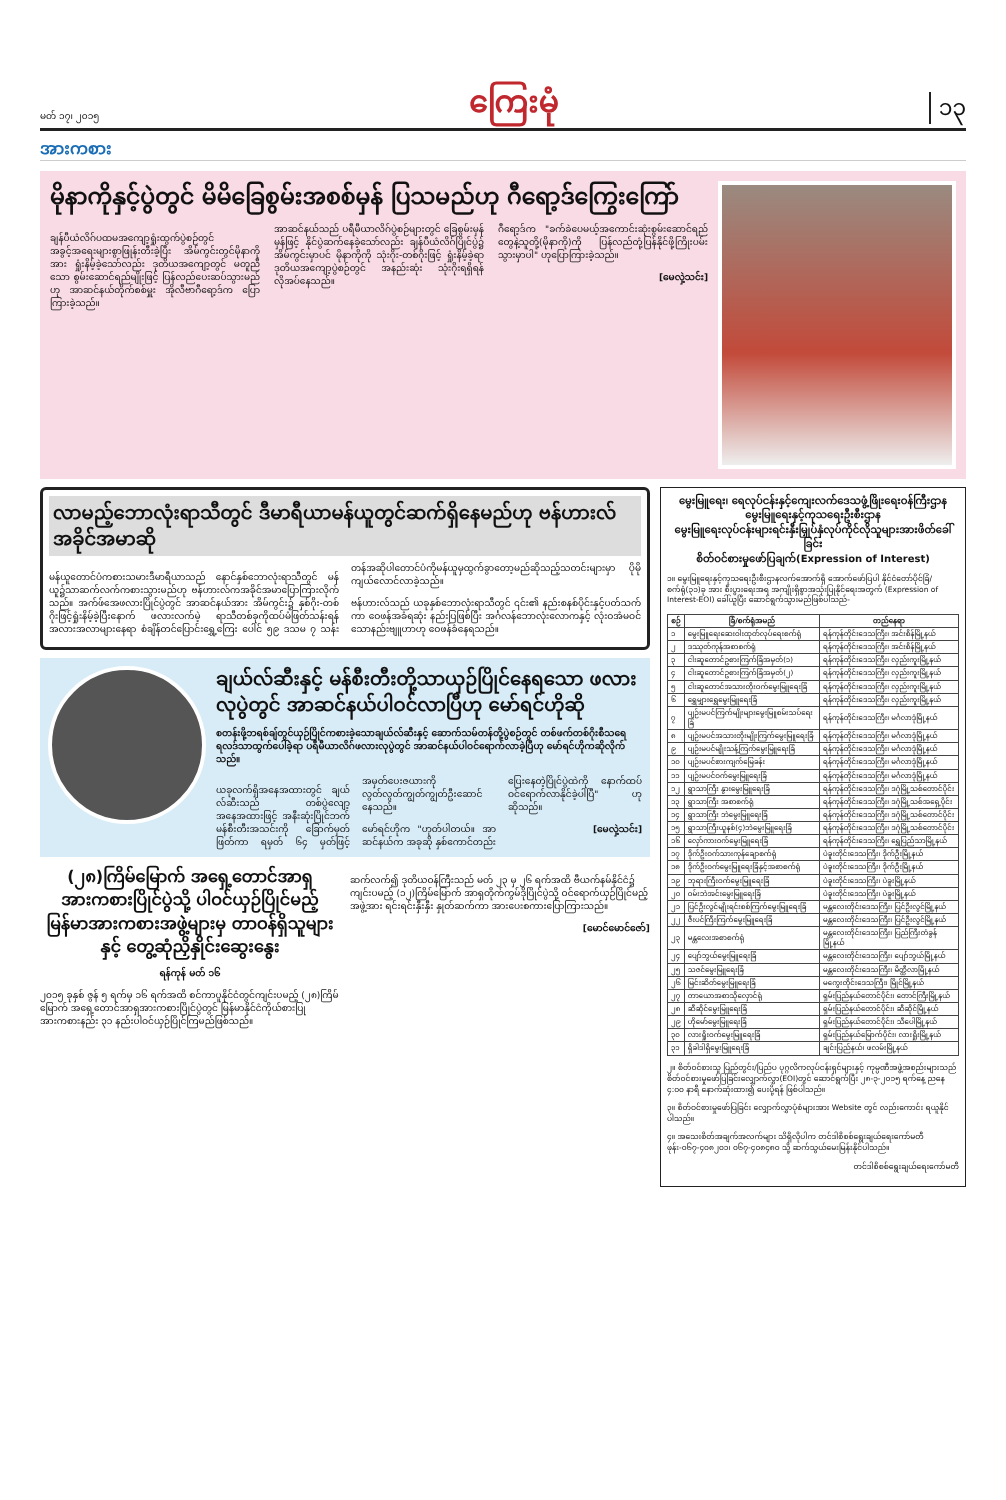မတ် ၁၇၊ ၂၀၁၅ ကြေးမုံ ၁၃
အားကစား
မိုနာကိုနှင့်ပွဲတွင် မိမိခြေစွမ်းအစစ်မှန် ပြသမည်ဟု ဂီရော့ဒ်ကြွေးကြော်
ချန်ပီယံလိဂ်ပထမအကျော့ရှုံးထွက်ပွဲစဉ်တွင် အခွင့်အရေးများစွာဖြုန်းတီးခဲ့ပြီး အိမ်ကွင်းတွင်မိုနာကိုအား ရှုံးနိမ့်ခဲ့သော်လည်း ဒုတိယအကျော့တွင် မတူညီသော စွမ်းဆောင်ရည်မျိုးဖြင့် ပြန်လည်ပေးဆပ်သွားမည်ဟု အာဆင်နယ်တိုက်စစ်မှူး အိုလီဗာဂီရော့ဒ်က ပြောကြားခဲ့သည်။
အာဆင်နယ်သည် ပရီမီယာလိဂ်ပွဲစဉ်များတွင် ခြေစွမ်းမှန်မှန်ဖြင့် နိုင်ပွဲဆက်နေခဲ့သော်လည်း ချန်ပီယံလိဂ်ပြိုင်ပွဲ၌ အိမ်ကွင်းမှာပင် မိုနာကိုကို သုံးဂိုး-တစ်ဂိုးဖြင့် ရှုံးနိမ့်ခဲ့ရာ ဒုတိယအကျော့ပွဲစဉ်တွင် အနည်းဆုံး သုံးဂိုးရရှိရန် လိုအပ်နေသည်။
ဂီရော့ဒ်က "ခက်ခဲပေမယ့်အကောင်းဆုံးစွမ်းဆောင်ရည်တွေနဲ့သူတို့(မိုနာကို)ကို ပြန်လည်တုံ့ပြန်နိုင်ဖို့ကြိုးပမ်းသွားမှာပါ" ဟုပြောကြားခဲ့သည်။
[မေလှဲ့သင်း]
လာမည့်ဘောလုံးရာသီတွင် ဒီမာရီယာမန်ယူတွင်ဆက်ရှိနေမည်ဟု ဗန်ဟားလ်အခိုင်အမာဆို
မန်ယူတောင်ပံကစားသမားဒီမာရီယာသည် နောင်နှစ်ဘောလုံးရာသီတွင် မန်ယူ၌သာဆက်လက်ကစားသွားမည်ဟု ဗန်ဟားလ်ကအခိုင်အမာပြောကြားလိုက်သည်။ အက်ဖ်အေဖလားပြိုင်ပွဲတွင် အာဆင်နယ်အား အိမ်ကွင်း၌ နှစ်ဂိုး-တစ်ဂိုးဖြင့်ရှုံးနိမ့်ခဲ့ပြီးနောက် ဖလားလက်မဲ့ ရာသီတစ်ခုကိုထပ်မံဖြတ်သန်းရန် အလားအလာများနေရာ စံချိန်တင်ပြောင်းရွှေ့ကြေး ပေါင် ၅၉ ဒသမ ၇ သန်းတန်အဆိုပါတောင်ပံကိုမန်ယူမှထွက်ခွာတော့မည်ဆိုသည့်သတင်းများမှာ ပိုမိုကျယ်လောင်လာခဲ့သည်။
ဗန်ဟားလ်သည် ယခုနှစ်ဘောလုံးရာသီတွင် ၎င်း၏ နည်းစနစ်ပိုင်းနှင့်ပတ်သက်ကာ ဝေဖန်အခံရဆုံး နည်းပြဖြစ်ပြီး အင်္ဂလန်ဘောလုံးလောကနှင့် လုံးဝအံမဝင်သောနည်းဗျူဟာဟု ဝေဖန်ခံနေရသည်။
ချယ်လ်ဆီးနှင့် မန်စီးတီးတို့သာယှဉ်ပြိုင်နေရသော ဖလားလုပွဲတွင် အာဆင်နယ်ပါဝင်လာပြီဟု မော်ရင်ဟိုဆို
စတန်းဖို့ဘရစ်ချ်တွင်ယှဉ်ပြိုင်ကစားခဲ့သောချယ်လ်ဆီးနှင့် ဆောက်သမ်တန်တို့ပွဲစဉ်တွင် တစ်ဖက်တစ်ဂိုးစီသရေရလဒ်သာထွက်ပေါ်ခဲ့ရာ ပရီမီယာလိဂ်ဖလားလုပွဲတွင် အာဆင်နယ်ပါဝင်ရောက်လာခဲ့ပြီဟု မော်ရင်ဟိုကဆိုလိုက်သည်။
ယခုလက်ရှိအနေအထားတွင် ချယ်လ်ဆီးသည် တစ်ပွဲလျော့အနေအထားဖြင့် အနီးဆုံးပြိုင်ဘက် မန်စီးတီးအသင်းကို ခြောက်မှတ်ဖြတ်ကာ ရမှတ် ၆၄ မှတ်ဖြင့် အမှတ်ပေးဇယားကို လွတ်လွတ်ကျွတ်ကျွတ်ဦးဆောင်နေသည်။
မော်ရင်ဟိုက "ဟုတ်ပါတယ်။ အာဆင်နယ်က အခုဆို နှစ်ကောင်တည်းပြေးနေတဲ့ပြိုင်ပွဲထဲကို နောက်ထပ် ဝင်ရောက်လာနိုင်ခဲ့ပါပြီ" ဟုဆိုသည်။
[မေလှဲ့သင်း]
(၂၈)ကြိမ်မြောက် အရှေ့တောင်အာရှအားကစားပြိုင်ပွဲသို့ ပါဝင်ယှဉ်ပြိုင်မည့် မြန်မာအားကစားအဖွဲ့များမှ တာဝန်ရှိသူများနှင့် တွေ့ဆုံညှိနှိုင်းဆွေးနွေး
ရန်ကုန် မတ် ၁၆
၂၀၁၅ ခုနှစ် ဇွန် ၅ ရက်မှ ၁၆ ရက်အထိ စင်ကာပူနိုင်ငံတွင်ကျင်းပမည့် (၂၈)ကြိမ်မြောက် အရှေ့တောင်အာရှအားကစားပြိုင်ပွဲတွင် မြန်မာနိုင်ငံကိုယ်စားပြု အားကစားနည်း ၃၁ နည်းပါဝင်ယှဉ်ပြိုင်ကြမည်ဖြစ်သည်။
ဆက်လက်၍ ဒုတိယဝန်ကြီးသည် မတ် ၂၃ မှ ၂၆ ရက်အထိ ဗီယက်နမ်နိုင်ငံ၌ ကျင်းပမည့် (၁၂)ကြိမ်မြောက် အာရှတိုက်ကွမ်ဒိုပြိုင်ပွဲသို့ ဝင်ရောက်ယှဉ်ပြိုင်မည့် အဖွဲ့အား ရင်းရင်းနှီးနှီး နှုတ်ဆက်ကာ အားပေးစကားပြောကြားသည်။
[မောင်မောင်ဇော်]
မွေးမြူရေး၊ ရေလုပ်ငန်းနှင့်ကျေးလက်ဒေသဖွံ့ဖြိုးရေးဝန်ကြီးဌာန
မွေးမြူရေးနှင့်ကုသရေးဦးစီးဌာန
မွေးမြူရေးလုပ်ငန်းများရင်းနှီးမြှုပ်နှံလုပ်ကိုင်လိုသူများအားဖိတ်ခေါ်ခြင်း
စိတ်ဝင်စားမှုဖော်ပြချက်(Expression of Interest)
၁။ မွေးမြူရေးနှင့်ကုသရေးဦးစီးဌာနလက်အောက်ရှိ အောက်ဖော်ပြပါ နိုင်ငံတော်ပိုင်ခြံ/စက်ရုံ(၃၁)ခု အား စီးပွားရေးအရ အကျိုးရှိစွာအသုံးပြုနိုင်ရေးအတွက် (Expression of Interest-EOI) ခေါ်ယူပြီး ဆောင်ရွက်သွားမည်ဖြစ်ပါသည်-
| စဉ် | ခြံ/စက်ရုံအမည် | တည်နေရာ |
| --- | --- | --- |
| ၁ | မွေးမြူရေးဆေးဝါးထုတ်လုပ်ရေးစက်ရုံ | ရန်ကုန်တိုင်းဒေသကြီး၊ အင်းစိန်မြို့နယ် |
| ၂ | ဒဿုတ်ကုန်အစာစက်ရုံ | ရန်ကုန်တိုင်းဒေသကြီး၊ အင်းစိန်မြို့နယ် |
| ၃ | ငါးဆူတောင်ဥစားကြက်ခြံအမှတ်(၁) | ရန်ကုန်တိုင်းဒေသကြီး၊ လှည်းကူးမြို့နယ် |
| ၄ | ငါးဆူတောင်ဥစားကြက်ခြံအမှတ်(၂) | ရန်ကုန်တိုင်းဒေသကြီး၊ လှည်းကူးမြို့နယ် |
| ၅ | ငါးဆူတောင်အသားတိုးဝက်မွေးမြူရေးခြံ | ရန်ကုန်တိုင်းဒေသကြီး၊ လှည်းကူးမြို့နယ် |
| ၆ | ရွှေမျှားရွှေမွေးမြူရေးခြံ | ရန်ကုန်တိုင်းဒေသကြီး၊ လှည်းကူးမြို့နယ် |
| ၇ | ပျဉ်းမပင်ကြက်မျိုးများမွေးမြူစမ်းသပ်ရေးခြံ | ရန်ကုန်တိုင်းဒေသကြီး၊ မင်္ဂလာဒုံမြို့နယ် |
| ၈ | ပျဉ်းမပင်အသားတိုးမျိုးကြက်မွေးမြူရေးခြံ | ရန်ကုန်တိုင်းဒေသကြီး၊ မင်္ဂလာဒုံမြို့နယ် |
| ၉ | ပျဉ်းမပင်မျိုးသန့်ကြက်မွေးမြူရေးခြံ | ရန်ကုန်တိုင်းဒေသကြီး၊ မင်္ဂလာဒုံမြို့နယ် |
| ၁၀ | ပျဉ်းမပင်စားကျက်မြေခန်း | ရန်ကုန်တိုင်းဒေသကြီး၊ မင်္ဂလာဒုံမြို့နယ် |
| ၁၁ | ပျဉ်းမပင်ဝက်မွေးမြူရေးခြံ | ရန်ကုန်တိုင်းဒေသကြီး၊ မင်္ဂလာဒုံမြို့နယ် |
| ၁၂ | ရွာသာကြီး နွားမွေးမြူရေးခြံ | ရန်ကုန်တိုင်းဒေသကြီး၊ ဒဂုံမြို့သစ်တောင်ပိုင်း |
| ၁၃ | ရွာသာကြီး အစာစက်ရုံ | ရန်ကုန်တိုင်းဒေသကြီး၊ ဒဂုံမြို့သစ်အရှေ့ပိုင်း |
| ၁၄ | ရွာသာကြီး ဘဲမွေးမြူရေးခြံ | ရန်ကုန်တိုင်းဒေသကြီး၊ ဒဂုံမြို့သစ်တောင်ပိုင်း |
| ၁၅ | ရွာသာကြီးယူနစ်(၄)ဘဲမွေးမြူရေးခြံ | ရန်ကုန်တိုင်းဒေသကြီး၊ ဒဂုံမြို့သစ်တောင်ပိုင်း |
| ၁၆ | လှော်ကားဝက်မွေးမြူရေးခြံ | ရန်ကုန်တိုင်းဒေသကြီး၊ ရွှေပြည်သာမြို့နယ် |
| ၁၇ | ဒိုက်ဦးဝက်သားကုန်ချောစက်ရုံ | ပဲခူးတိုင်းဒေသကြီး၊ ဒိုက်ဦးမြို့နယ် |
| ၁၈ | ဒိုက်ဦးဝက်မွေးမြူရေးခြံနှင့်အစာစက်ရုံ | ပဲခူးတိုင်းဒေသကြီး၊ ဒိုက်ဦးမြို့နယ် |
| ၁၉ | ဘုရားကြီးဝက်မွေးမြူရေးခြံ | ပဲခူးတိုင်းဒေသကြီး၊ ပဲခူးမြို့နယ် |
| ၂၀ | ဝမ်းဘဲအင်းမွေးမြူရေးခြံ | ပဲခူးတိုင်းဒေသကြီး၊ ပဲခူးမြို့နယ် |
| ၂၁ | ပြင်ဦးလွင်မျိုးရင်းစစ်ကြက်မွေးမြူရေးခြံ | မန္တလေးတိုင်းဒေသကြီး၊ ပြင်ဦးလွင်မြို့နယ် |
| ၂၂ | ဇီးပင်ကြီးကြက်မွေးမြူရေးခြံ | မန္တလေးတိုင်းဒေသကြီး၊ ပြင်ဦးလွင်မြို့နယ် |
| ၂၃ | မန္တလေးအစာစက်ရုံ | မန္တလေးတိုင်းဒေသကြီး၊ ပြည်ကြီးတံခွန်မြို့နယ် |
| ၂၄ | ပျော်ဘွယ်မွေးမြူရေးခြံ | မန္တလေးတိုင်းဒေသကြီး၊ ပျော်ဘွယ်မြို့နယ် |
| ၂၅ | သဇင်မွေးမြူရေးခြံ | မန္တလေးတိုင်းဒေသကြီး၊ မိတ္ထီလာမြို့နယ် |
| ၂၆ | မြင်းဆိတ်မွေးမြူရေးခြံ | မကွေးတိုင်းဒေသကြီး၊ မြိုင်မြို့နယ် |
| ၂၇ | တာယောအစာသိုလှောင်ရုံ | ရှမ်းပြည်နယ်တောင်ပိုင်း၊ တောင်ကြီးမြို့နယ် |
| ၂၈ | ဆီဆိုင်မွေးမြူရေးခြံ | ရှမ်းပြည်နယ်တောင်ပိုင်း၊ ဆီဆိုင်မြို့နယ် |
| ၂၉ | ဟိုမော်မွေးမြူရေးခြံ | ရှမ်းပြည်နယ်တောင်ပိုင်း၊ သီပေါမြို့နယ် |
| ၃၀ | လားရှိုးဝက်မွေးမြူရေးခြံ | ရှမ်းပြည်နယ်မြောက်ပိုင်း၊ လားရှိုးမြို့နယ် |
| ၃၁ | ရှိခါဒါရှိမွေးမြူရေးခြံ | ချင်းပြည်နယ်၊ ဖလမ်းမြို့နယ် |
၂။ စိတ်ဝင်စားသူ ပြည်တွင်း/ပြည်ပ ပုဂ္ဂလိကလုပ်ငန်းရှင်များနှင့် ကုမ္ပဏီအဖွဲ့အစည်းများသည် စိတ်ဝင်စားမှုဖော်ပြခြင်းလျှောက်လွှာ(EOI)တွင် ဆောင်ရွက်ပြီး ၂၈-၃-၂၀၁၅ ရက်နေ့ ညနေ ၄:၀၀ နာရီ နောက်ဆုံးထား၍ ပေးပို့ရန် ဖြစ်ပါသည်။
၃။ စိတ်ဝင်စားမှုဖော်ပြခြင်း လျှောက်လွှာပုံစံများအား Website တွင် လည်းကောင်း ရယူနိုင်ပါသည်။
၄။ အသေးစိတ်အချက်အလက်များ သိရှိလိုပါက တင်ဒါစိစစ်ရွေးချယ်ရေးကော်မတီ ဖုန်း-၀၆၇-၄၀၈၂၀၁၊ ၀၆၇-၄၀၈၄၈၀ သို့ ဆက်သွယ်မေးမြန်းနိုင်ပါသည်။
တင်ဒါစိစစ်ရွေးချယ်ရေးကော်မတီ